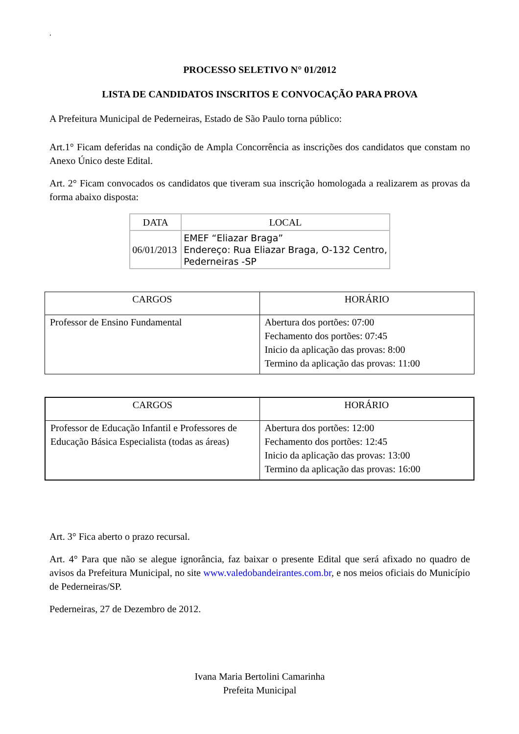‘
PROCESSO SELETIVO N° 01/2012
LISTA DE CANDIDATOS INSCRITOS E CONVOCAÇÃO PARA PROVA
A Prefeitura Municipal de Pederneiras, Estado de São Paulo torna público:
Art.1° Ficam deferidas na condição de Ampla Concorrência as inscrições dos candidatos que constam no Anexo Único deste Edital.
Art. 2° Ficam convocados os candidatos que tiveram sua inscrição homologada a realizarem as provas da forma abaixo disposta:
| DATA | LOCAL |
| 06/01/2013 | EMEF “Eliazar Braga” Endereço: Rua Eliazar Braga, O-132 Centro, Pederneiras -SP |
| CARGOS | HORÁRIO |
| Professor de Ensino Fundamental | Abertura dos portões: 07:00 Fechamento dos portões: 07:45 Inicio da aplicação das provas: 8:00 Termino da aplicação das provas: 11:00 |
| CARGOS | HORÁRIO |
| Professor de Educação Infantil e Professores de Educação Básica Especialista (todas as áreas) | Abertura dos portões: 12:00 Fechamento dos portões: 12:45 Inicio da aplicação das provas: 13:00 Termino da aplicação das provas: 16:00 |
Art. 3° Fica aberto o prazo recursal.
Art. 4° Para que não se alegue ignorância, faz baixar o presente Edital que será afixado no quadro de avisos da Prefeitura Municipal, no site www.valedobandeirantes.com.br, e nos meios oficiais do Município de Pederneiras/SP.
Pederneiras, 27 de Dezembro de 2012.
Ivana Maria Bertolini Camarinha
Prefeita Municipal